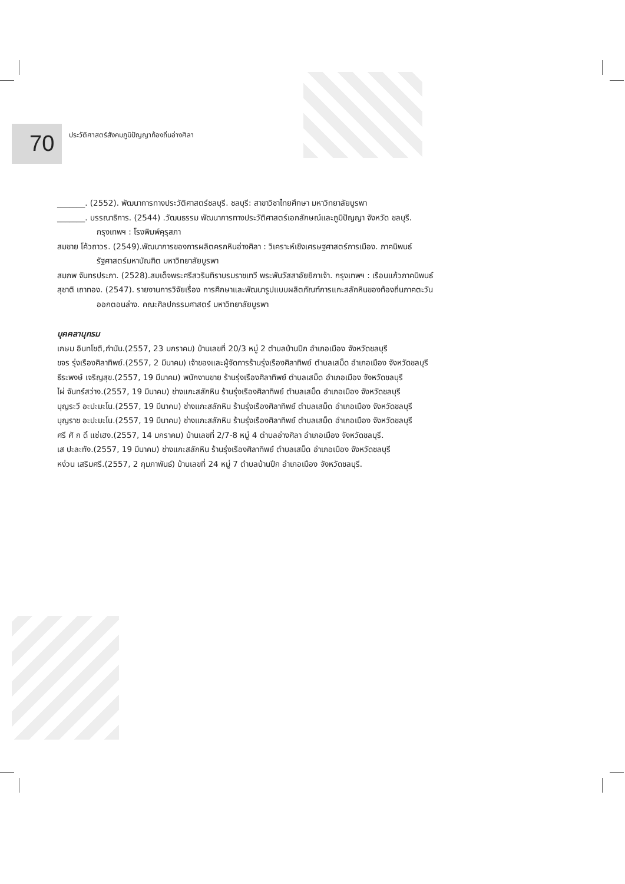70
ประวัติศาสตร์สังคมภูมิปัญญาท้องถิ่นอ่างศิลา
_______. (2552). พัฒนาการทางประวัติศาสตร์ชลบุรี. ชลบุรี: สาขาวิชาไทยศึกษา มหาวิทยาลัยบูรพา
_______. บรรณาธิการ. (2544) .วัฒนธรรม พัฒนาการทางประวัติศาสตร์เอกลักษณ์และภูมิปัญญา จังหวัด ชลบุรี. กรุงเทพฯ : โรงพิมพ์คุรุสภา
สมชาย โค้วถาวร. (2549).พัฒนาการของการผลิตครกหินอ่างศิลา : วิเคราะห์เชิงเศรษฐศาสตร์การเมือง. ภาคนิพนธ์รัฐศาสตร์มหาบัณฑิต มหาวิทยาลัยบูรพา
สมภพ จันทรประภา. (2528).สมเด็จพระศรีสวรินทิราบรมราชเทวี พระพันวัสสาอัยยิกาเจ้า. กรุงเทพฯ : เรือนแก้วภาคนิพนธ์
สุชาติ เถาทอง. (2547). รายงานการวิจัยเรื่อง การศึกษาและพัฒนารูปแบบผลิตภัณฑ์การแกะสลักหินของท้องถิ่นภาคตะวันออกตอนล่าง. คณะศิลปกรรมศาสตร์ มหาวิทยาลัยบูรพา
บุคคลานุกรม
เกษม อินทโชติ,กำนัน.(2557, 23 มกราคม) บ้านเลขที่ 20/3 หมู่ 2 ตำบลบ้านปึก อำเภอเมือง จังหวัดชลบุรี
ขจร รุ่งเรืองศิลาทิพย์.(2557, 2 มีนาคม) เจ้าของและผู้จัดการร้านรุ่งเรืองศิลาทิพย์ ตำบลเสม็ด อำเภอเมือง จังหวัดชลบุรี
ธีระพงษ์ เจริญสุข.(2557, 19 มีนาคม) พนักงานขาย ร้านรุ่งเรืองศิลาทิพย์ ตำบลเสม็ด อำเภอเมือง จังหวัดชลบุรี
ไผ่ จันทร์สว่าง.(2557, 19 มีนาคม) ช่างแกะสลักหิน ร้านรุ่งเรืองศิลาทิพย์ ตำบลเสม็ด อำเภอเมือง จังหวัดชลบุรี
บุญระวี อะปะมะโน.(2557, 19 มีนาคม) ช่างแกะสลักหิน ร้านรุ่งเรืองศิลาทิพย์ ตำบลเสม็ด อำเภอเมือง จังหวัดชลบุรี
บุญราช อะปะมะโน.(2557, 19 มีนาคม) ช่างแกะสลักหิน ร้านรุ่งเรืองศิลาทิพย์ ตำบลเสม็ด อำเภอเมือง จังหวัดชลบุรี
ศรี ศั ก ดิ์ แซ่เฮง.(2557, 14 มกราคม) บ้านเลขที่ 2/7-8 หมู่ 4 ตำบลอ่างศิลา อำเภอเมือง จังหวัดชลบุรี.
เส ปะละทัง.(2557, 19 มีนาคม) ช่างแกะสลักหิน ร้านรุ่งเรืองศิลาทิพย์ ตำบลเสม็ด อำเภอเมือง จังหวัดชลบุรี
หง่วน เสริมศรี.(2557, 2 กุมภาพันธ์) บ้านเลขที่ 24 หมู่ 7 ตำบลบ้านปึก อำเภอเมือง จังหวัดชลบุรี.